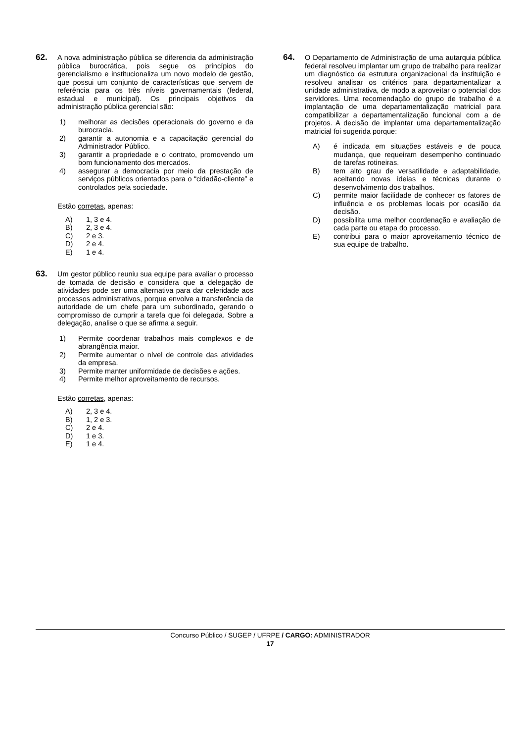62.
A nova administração pública se diferencia da administração pública burocrática, pois segue os princípios do gerencialismo e institucionaliza um novo modelo de gestão, que possui um conjunto de características que servem de referência para os três níveis governamentais (federal, estadual e municipal). Os principais objetivos da administração pública gerencial são:
1) melhorar as decisões operacionais do governo e da burocracia.
2) garantir a autonomia e a capacitação gerencial do Administrador Público.
3) garantir a propriedade e o contrato, promovendo um bom funcionamento dos mercados.
4) assegurar a democracia por meio da prestação de serviços públicos orientados para o “cidadão-cliente” e controlados pela sociedade.
Estão corretas, apenas:
A) 1, 3 e 4.
B) 2, 3 e 4.
C) 2 e 3.
D) 2 e 4.
E) 1 e 4.
63.
Um gestor público reuniu sua equipe para avaliar o processo de tomada de decisão e considera que a delegação de atividades pode ser uma alternativa para dar celeridade aos processos administrativos, porque envolve a transferência de autoridade de um chefe para um subordinado, gerando o compromisso de cumprir a tarefa que foi delegada. Sobre a delegação, analise o que se afirma a seguir.
1) Permite coordenar trabalhos mais complexos e de abrangência maior.
2) Permite aumentar o nível de controle das atividades da empresa.
3) Permite manter uniformidade de decisões e ações.
4) Permite melhor aproveitamento de recursos.
Estão corretas, apenas:
A) 2, 3 e 4.
B) 1, 2 e 3.
C) 2 e 4.
D) 1 e 3.
E) 1 e 4.
64.
O Departamento de Administração de uma autarquia pública federal resolveu implantar um grupo de trabalho para realizar um diagnóstico da estrutura organizacional da instituição e resolveu analisar os critérios para departamentalizar a unidade administrativa, de modo a aproveitar o potencial dos servidores. Uma recomendação do grupo de trabalho é a implantação de uma departamentalização matricial para compatibilizar a departamentalização funcional com a de projetos. A decisão de implantar uma departamentalização matricial foi sugerida porque:
A) é indicada em situações estáveis e de pouca mudança, que requeiram desempenho continuado de tarefas rotineiras.
B) tem alto grau de versatilidade e adaptabilidade, aceitando novas ideias e técnicas durante o desenvolvimento dos trabalhos.
C) permite maior facilidade de conhecer os fatores de influência e os problemas locais por ocasião da decisão.
D) possibilita uma melhor coordenação e avaliação de cada parte ou etapa do processo.
E) contribui para o maior aproveitamento técnico de sua equipe de trabalho.
Concurso Público / SUGEP / UFRPE / CARGO: ADMINISTRADOR
17